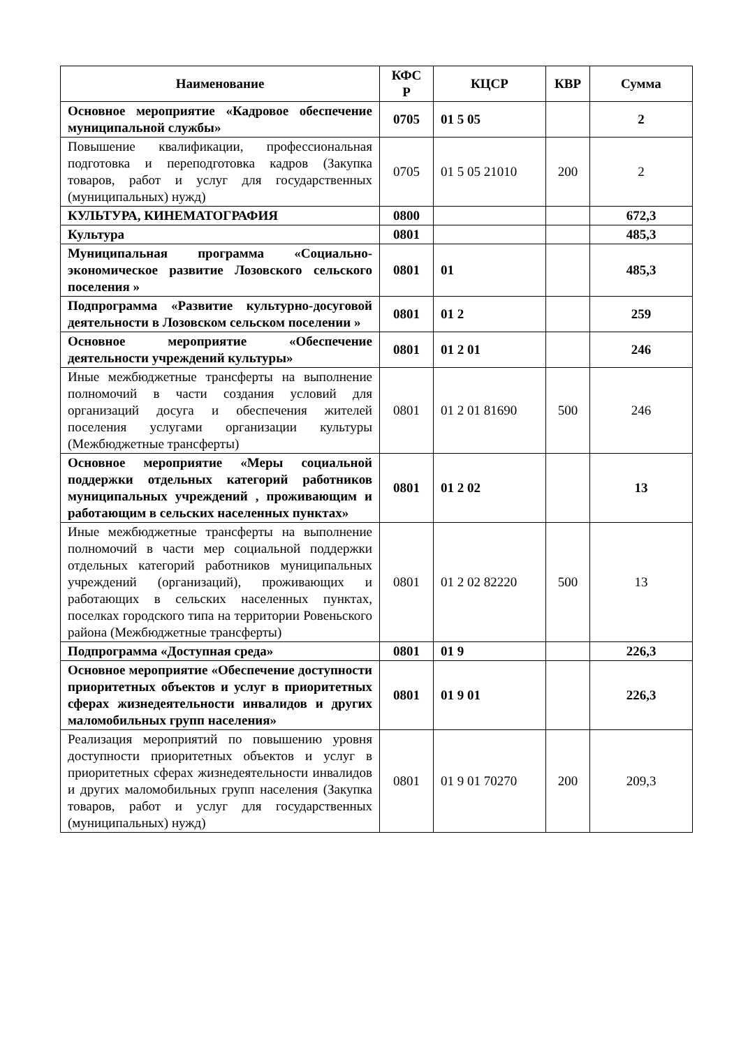| Наименование | КФС Р | КЦСР | КВР | Сумма |
| --- | --- | --- | --- | --- |
| Основное мероприятие «Кадровое обеспечение муниципальной службы» | 0705 | 01 5 05 | | 2 |
| Повышение квалификации, профессиональная подготовка и переподготовка кадров (Закупка товаров, работ и услуг для государственных (муниципальных) нужд) | 0705 | 01 5 05 21010 | 200 | 2 |
| КУЛЬТУРА, КИНЕМАТОГРАФИЯ | 0800 | | | 672,3 |
| Культура | 0801 | | | 485,3 |
| Муниципальная программа «Социально-экономическое развитие Лозовского сельского поселения » | 0801 | 01 | | 485,3 |
| Подпрограмма «Развитие культурно-досуговой деятельности в Лозовском сельском поселении » | 0801 | 01 2 | | 259 |
| Основное мероприятие «Обеспечение деятельности учреждений культуры» | 0801 | 01 2 01 | | 246 |
| Иные межбюджетные трансферты на выполнение полномочий в части создания условий для организаций досуга и обеспечения жителей поселения услугами организации культуры (Межбюджетные трансферты) | 0801 | 01 2 01 81690 | 500 | 246 |
| Основное мероприятие «Меры социальной поддержки отдельных категорий работников муниципальных учреждений , проживающим и работающим в сельских населенных пунктах» | 0801 | 01 2 02 | | 13 |
| Иные межбюджетные трансферты на выполнение полномочий в части мер социальной поддержки отдельных категорий работников муниципальных учреждений (организаций), проживающих и работающих в сельских населенных пунктах, поселках городского типа на территории Ровеньского района (Межбюджетные трансферты) | 0801 | 01 2 02 82220 | 500 | 13 |
| Подпрограмма «Доступная среда» | 0801 | 01 9 | | 226,3 |
| Основное мероприятие «Обеспечение доступности приоритетных объектов и услуг в приоритетных сферах жизнедеятельности инвалидов и других маломобильных групп населения» | 0801 | 01 9 01 | | 226,3 |
| Реализация мероприятий по повышению уровня доступности приоритетных объектов и услуг в приоритетных сферах жизнедеятельности инвалидов и других маломобильных групп населения (Закупка товаров, работ и услуг для государственных (муниципальных) нужд) | 0801 | 01 9 01 70270 | 200 | 209,3 |